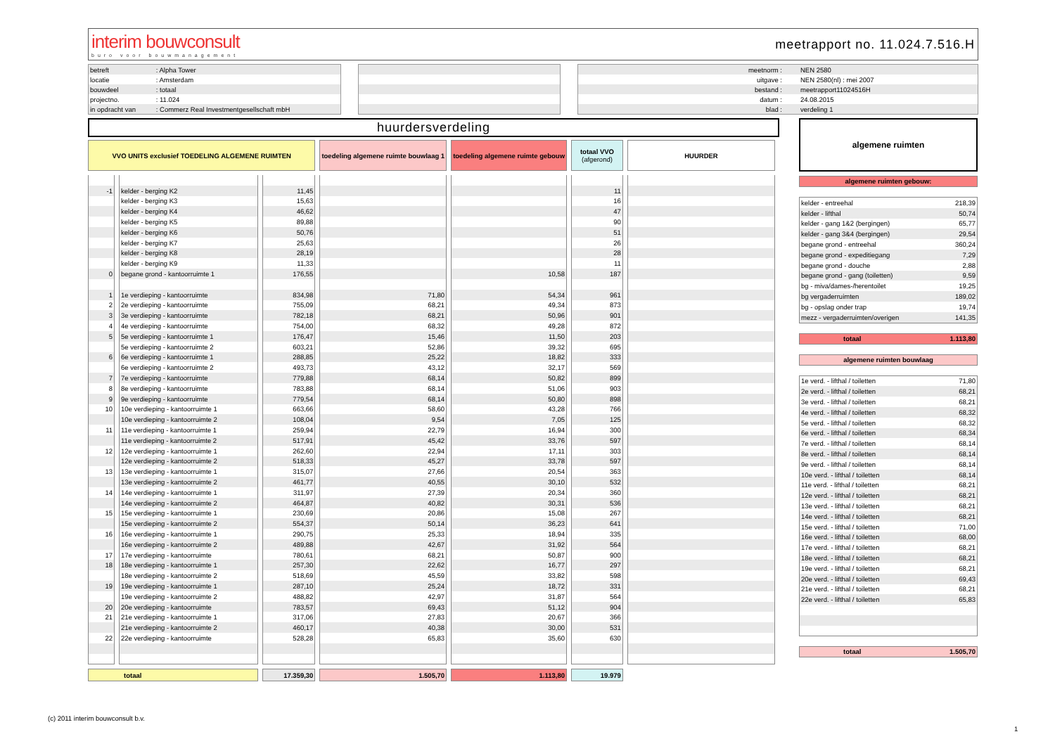interim bouwconsult
buro voor bouwmanagement
meetrapport no. 11.024.7.516.H
| betreft | : Alpha Tower |
| locatie | : Amsterdam |
| bouwdeel | : totaal |
| projectno. | : 11.024 |
| in opdracht van | : Commerz Real Investmentgesellschaft mbH |
| meetnorm : | NEN 2580 |
| uitgave : | NEN 2580(nl) : mei 2007 |
| bestand : | meetrapport11024516H |
| datum : | 24.08.2015 |
| blad : | verdeling 1 |
huurdersverdeling
| VVO UNITS exclusief TOEDELING ALGEMENE RUIMTEN | | | toedeling algemene ruimte bouwlaag 1 | toedeling algemene ruimte gebouw | totaal VVO (afgerond) | HUURDER |
| --- | --- | --- | --- | --- | --- | --- |
| -1 | kelder - berging K2 | 11,45 | | | 11 | |
| | kelder - berging K3 | 15,63 | | | 16 | |
| | kelder - berging K4 | 46,62 | | | 47 | |
| | kelder - berging K5 | 89,88 | | | 90 | |
| | kelder - berging K6 | 50,76 | | | 51 | |
| | kelder - berging K7 | 25,63 | | | 26 | |
| | kelder - berging K8 | 28,19 | | | 28 | |
| | kelder - berging K9 | 11,33 | | | 11 | |
| 0 | begane grond - kantoorruimte 1 | 176,55 | | 10,58 | 187 | |
| 1 | 1e verdieping - kantoorruimte | 834,98 | 71,80 | 54,34 | 961 | |
| 2 | 2e verdieping - kantoorruimte | 755,09 | 68,21 | 49,34 | 873 | |
| 3 | 3e verdieping - kantoorruimte | 782,18 | 68,21 | 50,96 | 901 | |
| 4 | 4e verdieping - kantoorruimte | 754,00 | 68,32 | 49,28 | 872 | |
| 5 | 5e verdieping - kantoorruimte 1 | 176,47 | 15,46 | 11,50 | 203 | |
| | 5e verdieping - kantoorruimte 2 | 603,21 | 52,86 | 39,32 | 695 | |
| 6 | 6e verdieping - kantoorruimte 1 | 288,85 | 25,22 | 18,82 | 333 | |
| | 6e verdieping - kantoorruimte 2 | 493,73 | 43,12 | 32,17 | 569 | |
| 7 | 7e verdieping - kantoorruimte | 779,88 | 68,14 | 50,82 | 899 | |
| 8 | 8e verdieping - kantoorruimte | 783,88 | 68,14 | 51,06 | 903 | |
| 9 | 9e verdieping - kantoorruimte | 779,54 | 68,14 | 50,80 | 898 | |
| 10 | 10e verdieping - kantoorruimte 1 | 663,66 | 58,60 | 43,28 | 766 | |
| | 10e verdieping - kantoorruimte 2 | 108,04 | 9,54 | 7,05 | 125 | |
| 11 | 11e verdieping - kantoorruimte 1 | 259,94 | 22,79 | 16,94 | 300 | |
| | 11e verdieping - kantoorruimte 2 | 517,91 | 45,42 | 33,76 | 597 | |
| 12 | 12e verdieping - kantoorruimte 1 | 262,60 | 22,94 | 17,11 | 303 | |
| | 12e verdieping - kantoorruimte 2 | 518,33 | 45,27 | 33,78 | 597 | |
| 13 | 13e verdieping - kantoorruimte 1 | 315,07 | 27,66 | 20,54 | 363 | |
| | 13e verdieping - kantoorruimte 2 | 461,77 | 40,55 | 30,10 | 532 | |
| 14 | 14e verdieping - kantoorruimte 1 | 311,97 | 27,39 | 20,34 | 360 | |
| | 14e verdieping - kantoorruimte 2 | 464,87 | 40,82 | 30,31 | 536 | |
| 15 | 15e verdieping - kantoorruimte 1 | 230,69 | 20,86 | 15,08 | 267 | |
| | 15e verdieping - kantoorruimte 2 | 554,37 | 50,14 | 36,23 | 641 | |
| 16 | 16e verdieping - kantoorruimte 1 | 290,75 | 25,33 | 18,94 | 335 | |
| | 16e verdieping - kantoorruimte 2 | 489,88 | 42,67 | 31,92 | 564 | |
| 17 | 17e verdieping - kantoorruimte | 780,61 | 68,21 | 50,87 | 900 | |
| 18 | 18e verdieping - kantoorruimte 1 | 257,30 | 22,62 | 16,77 | 297 | |
| | 18e verdieping - kantoorruimte 2 | 518,69 | 45,59 | 33,82 | 598 | |
| 19 | 19e verdieping - kantoorruimte 1 | 287,10 | 25,24 | 18,72 | 331 | |
| | 19e verdieping - kantoorruimte 2 | 488,82 | 42,97 | 31,87 | 564 | |
| 20 | 20e verdieping - kantoorruimte | 783,57 | 69,43 | 51,12 | 904 | |
| 21 | 21e verdieping - kantoorruimte 1 | 317,06 | 27,83 | 20,67 | 366 | |
| | 21e verdieping - kantoorruimte 2 | 460,17 | 40,38 | 30,00 | 531 | |
| 22 | 22e verdieping - kantoorruimte | 528,28 | 65,83 | 35,60 | 630 | |
| totaal | | 17.359,30 | 1.505,70 | 1.113,80 | 19.979 | |
algemene ruimten
algemene ruimten gebouw:
| kelder - entreehal | 218,39 |
| kelder - lifthal | 50,74 |
| kelder - gang 1&2 (bergingen) | 65,77 |
| kelder - gang 3&4 (bergingen) | 29,54 |
| begane grond - entreehal | 360,24 |
| begane grond - expeditiegang | 7,29 |
| begane grond - douche | 2,88 |
| begane grond - gang (toiletten) | 9,59 |
| bg - miva/dames-/herentoilet | 19,25 |
| bg vergaderruimten | 189,02 |
| bg - opslag onder trap | 19,74 |
| mezz - vergaderruimten/overigen | 141,35 |
totaal 1.113,80
algemene ruimten bouwlaag
| 1e verd. - lifthal / toiletten | 71,80 |
| 2e verd. - lifthal / toiletten | 68,21 |
| 3e verd. - lifthal / toiletten | 68,21 |
| 4e verd. - lifthal / toiletten | 68,32 |
| 5e verd. - lifthal / toiletten | 68,32 |
| 6e verd. - lifthal / toiletten | 68,34 |
| 7e verd. - lifthal / toiletten | 68,14 |
| 8e verd. - lifthal / toiletten | 68,14 |
| 9e verd. - lifthal / toiletten | 68,14 |
| 10e verd. - lifthal / toiletten | 68,14 |
| 11e verd. - lifthal / toiletten | 68,21 |
| 12e verd. - lifthal / toiletten | 68,21 |
| 13e verd. - lifthal / toiletten | 68,21 |
| 14e verd. - lifthal / toiletten | 68,21 |
| 15e verd. - lifthal / toiletten | 71,00 |
| 16e verd. - lifthal / toiletten | 68,00 |
| 17e verd. - lifthal / toiletten | 68,21 |
| 18e verd. - lifthal / toiletten | 68,21 |
| 19e verd. - lifthal / toiletten | 68,21 |
| 20e verd. - lifthal / toiletten | 69,43 |
| 21e verd. - lifthal / toiletten | 68,21 |
| 22e verd. - lifthal / toiletten | 65,83 |
totaal 1.505,70
(c) 2011 interim bouwconsult b.v.
1